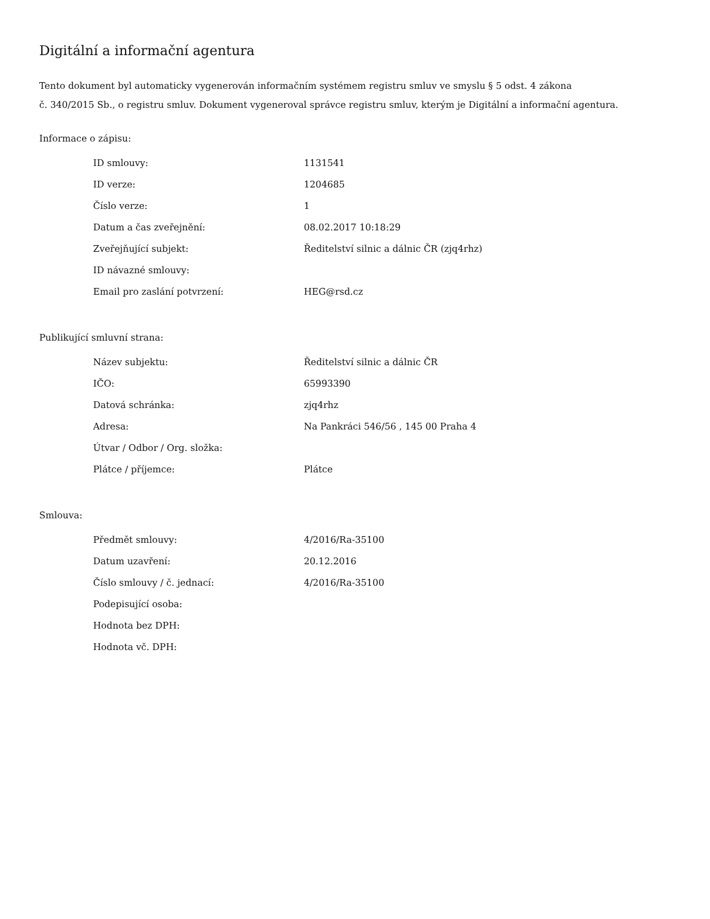Digitální a informační agentura
Tento dokument byl automaticky vygenerován informačním systémem registru smluv ve smyslu § 5 odst. 4 zákona
č. 340/2015 Sb., o registru smluv. Dokument vygeneroval správce registru smluv, kterým je Digitální a informační agentura.
Informace o zápisu:
| ID smlouvy: | 1131541 |
| ID verze: | 1204685 |
| Číslo verze: | 1 |
| Datum a čas zveřejnění: | 08.02.2017 10:18:29 |
| Zveřejňující subjekt: | Ředitelství silnic a dálnic ČR (zjq4rhz) |
| ID návazné smlouvy: | |
| Email pro zaslání potvrzení: | HEG@rsd.cz |
Publikující smluvní strana:
| Název subjektu: | Ředitelství silnic a dálnic ČR |
| IČO: | 65993390 |
| Datová schránka: | zjq4rhz |
| Adresa: | Na Pankráci 546/56 , 145 00 Praha 4 |
| Útvar / Odbor / Org. složka: | |
| Plátce / příjemce: | Plátce |
Smlouva:
| Předmět smlouvy: | 4/2016/Ra-35100 |
| Datum uzavření: | 20.12.2016 |
| Číslo smlouvy / č. jednací: | 4/2016/Ra-35100 |
| Podepisující osoba: | |
| Hodnota bez DPH: | |
| Hodnota vč. DPH: | |